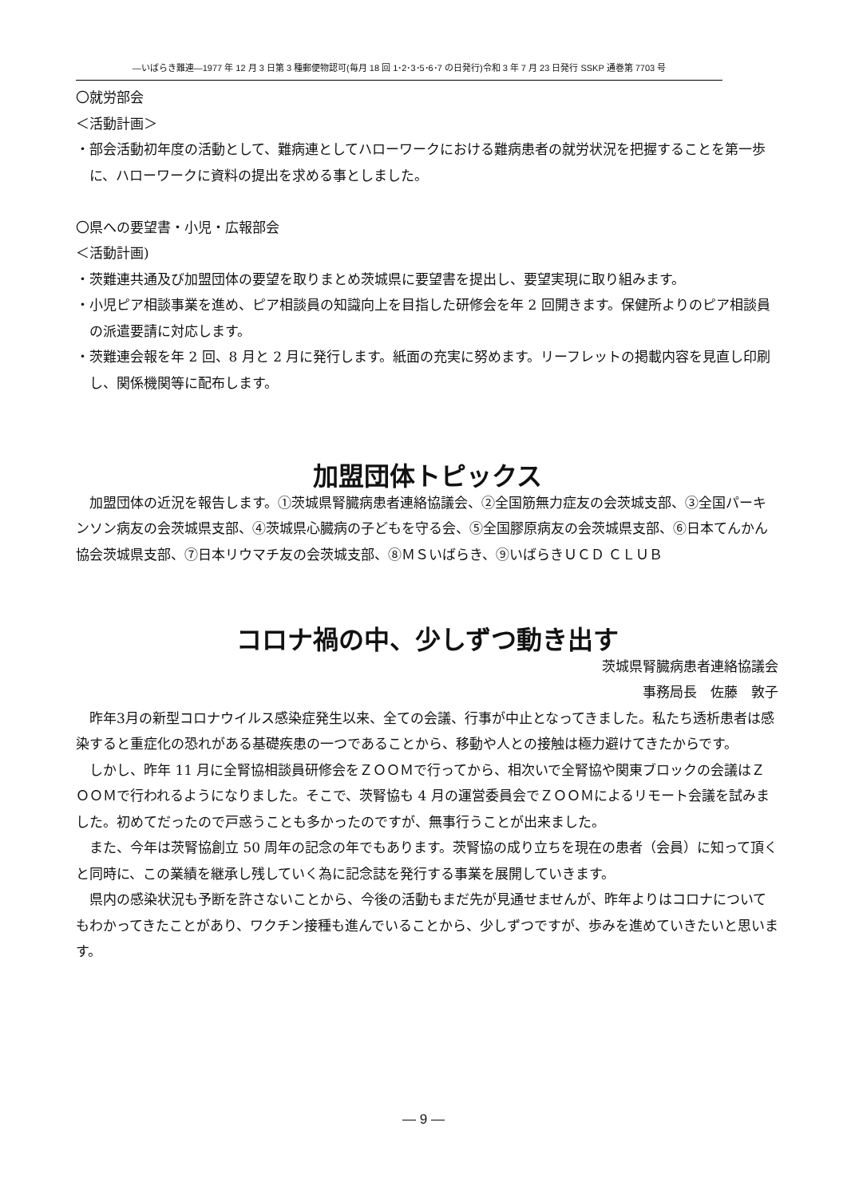―いばらき難連―1977 年 12 月 3 日第 3 種郵便物認可(毎月 18 回 1･2･3･5･6･7 の日発行)令和 3 年 7 月 23 日発行 SSKP 通巻第 7703 号
〇就労部会
＜活動計画＞
・部会活動初年度の活動として、難病連としてハローワークにおける難病患者の就労状況を把握することを第一歩に、ハローワークに資料の提出を求める事としました。
〇県への要望書・小児・広報部会
＜活動計画)
・茨難連共通及び加盟団体の要望を取りまとめ茨城県に要望書を提出し、要望実現に取り組みます。
・小児ピア相談事業を進め、ピア相談員の知識向上を目指した研修会を年 2 回開きます。保健所よりのピア相談員の派遣要請に対応します。
・茨難連会報を年 2 回、8 月と 2 月に発行します。紙面の充実に努めます。リーフレットの掲載内容を見直し印刷し、関係機関等に配布します。
加盟団体トピックス
加盟団体の近況を報告します。①茨城県腎臓病患者連絡協議会、②全国筋無力症友の会茨城支部、③全国パーキンソン病友の会茨城県支部、④茨城県心臓病の子どもを守る会、⑤全国膠原病友の会茨城県支部、⑥日本てんかん協会茨城県支部、⑦日本リウマチ友の会茨城支部、⑧ＭＳいばらき、⑨いばらきＵＣＤ ＣＬＵＢ
コロナ禍の中、少しずつ動き出す
茨城県腎臓病患者連絡協議会
事務局長　佐藤　敦子
昨年3月の新型コロナウイルス感染症発生以来、全ての会議、行事が中止となってきました。私たち透析患者は感染すると重症化の恐れがある基礎疾患の一つであることから、移動や人との接触は極力避けてきたからです。
しかし、昨年 11 月に全腎協相談員研修会をＺＯＯＭで行ってから、相次いで全腎協や関東ブロックの会議はＺＯＯＭで行われるようになりました。そこで、茨腎協も 4 月の運営委員会でＺＯＯＭによるリモート会議を試みました。初めてだったので戸惑うことも多かったのですが、無事行うことが出来ました。
また、今年は茨腎協創立 50 周年の記念の年でもあります。茨腎協の成り立ちを現在の患者（会員）に知って頂くと同時に、この業績を継承し残していく為に記念誌を発行する事業を展開していきます。
県内の感染状況も予断を許さないことから、今後の活動もまだ先が見通せませんが、昨年よりはコロナについてもわかってきたことがあり、ワクチン接種も進んでいることから、少しずつですが、歩みを進めていきたいと思います。
― 9 ―